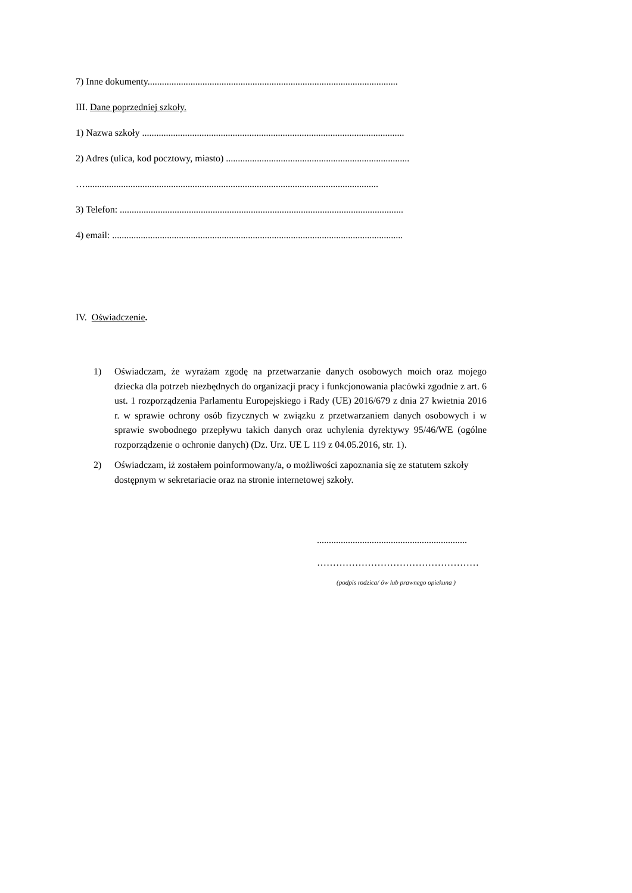7) Inne dokumenty.........................................................................................................
III. Dane poprzedniej szkoły.
1) Nazwa szkoły ..............................................................................................................
2) Adres (ulica, kod pocztowy, miasto) .............................................................................
…...........................................................................................................................
3) Telefon: .......................................................................................................................
4) email: ..........................................................................................................................
IV. Oświadczenie.
1) Oświadczam, że wyrażam zgodę na przetwarzanie danych osobowych moich oraz mojego dziecka dla potrzeb niezbędnych do organizacji pracy i funkcjonowania placówki zgodnie z art. 6 ust. 1 rozporządzenia Parlamentu Europejskiego i Rady (UE) 2016/679 z dnia 27 kwietnia 2016 r. w sprawie ochrony osób fizycznych w związku z przetwarzaniem danych osobowych i w sprawie swobodnego przepływu takich danych oraz uchylenia dyrektywy 95/46/WE (ogólne rozporządzenie o ochronie danych) (Dz. Urz. UE L 119 z 04.05.2016, str. 1).
2) Oświadczam, iż zostałem poinformowany/a, o możliwości zapoznania się ze statutem szkoły dostępnym w sekretariacie oraz na stronie internetowej szkoły.
...............................................................
……………………………………………
(podpis rodzica/ ów lub prawnego opiekuna )